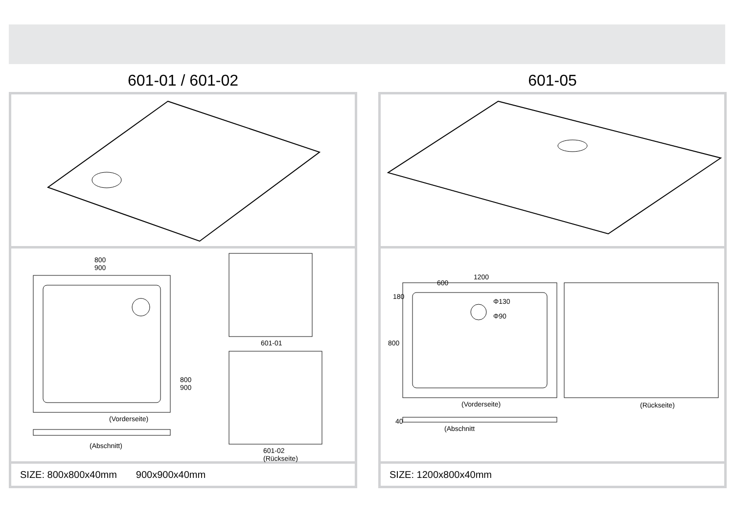601-01 / 601-02
800
900
800
900
(Vorderseite)
(Abschnitt)
601-01
601-02
(Rückseite)
SIZE: 800x800x40mm 900x900x40mm
601-05
1200
600
180
800
Φ130
Φ90
(Vorderseite) (Rückseite)
40
(Abschnitt
SIZE: 1200x800x40mm